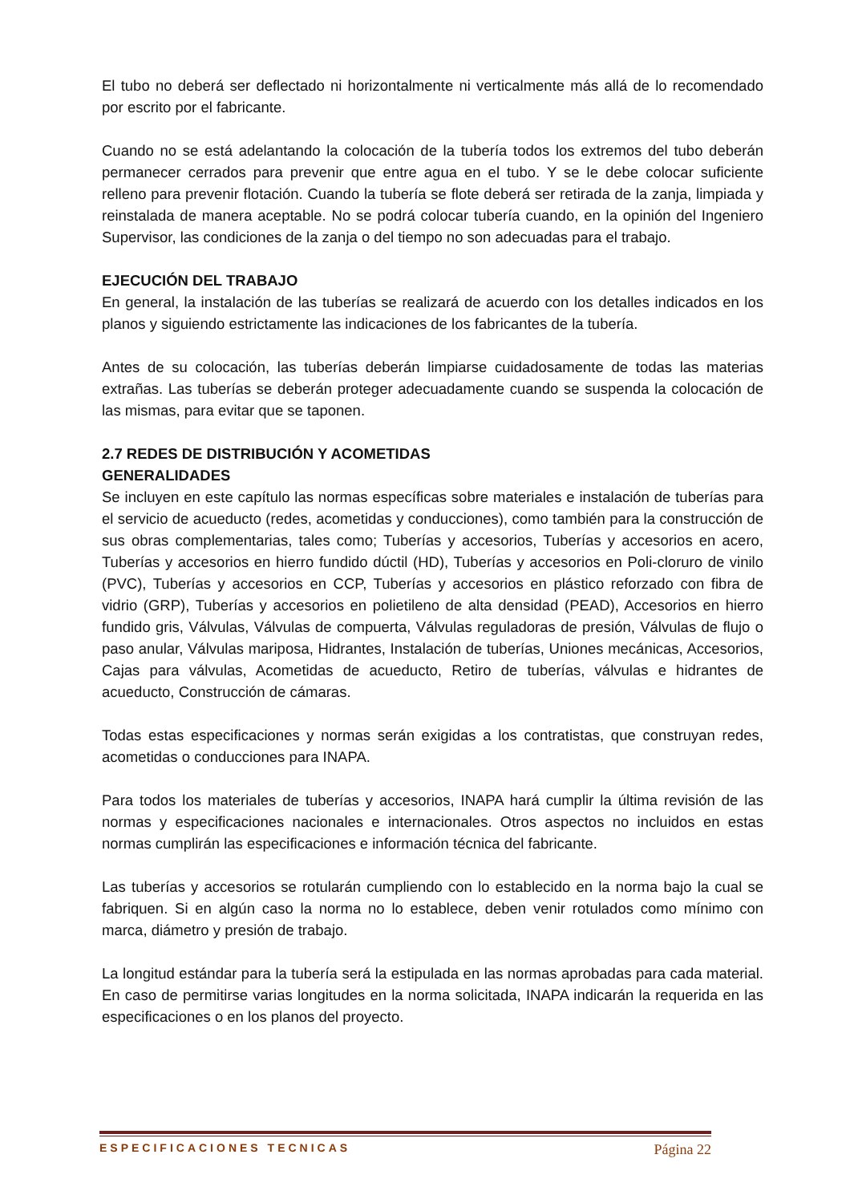El tubo no deberá ser deflectado ni horizontalmente ni verticalmente más allá de lo recomendado por escrito por el fabricante.
Cuando no se está adelantando la colocación de la tubería todos los extremos del tubo deberán permanecer cerrados para prevenir que entre agua en el tubo. Y se le debe colocar suficiente relleno para prevenir flotación. Cuando la tubería se flote deberá ser retirada de la zanja, limpiada y reinstalada de manera aceptable. No se podrá colocar tubería cuando, en la opinión del Ingeniero Supervisor, las condiciones de la zanja o del tiempo no son adecuadas para el trabajo.
EJECUCIÓN DEL TRABAJO
En general, la instalación de las tuberías se realizará de acuerdo con los detalles indicados en los planos y siguiendo estrictamente las indicaciones de los fabricantes de la tubería.
Antes de su colocación, las tuberías deberán limpiarse cuidadosamente de todas las materias extrañas. Las tuberías se deberán proteger adecuadamente cuando se suspenda la colocación de las mismas, para evitar que se taponen.
2.7 REDES DE DISTRIBUCIÓN Y ACOMETIDAS
GENERALIDADES
Se incluyen en este capítulo las normas específicas sobre materiales e instalación de tuberías para el servicio de acueducto (redes, acometidas y conducciones), como también para la construcción de sus obras complementarias, tales como; Tuberías y accesorios, Tuberías y accesorios en acero, Tuberías y accesorios en hierro fundido dúctil (HD), Tuberías y accesorios en Poli-cloruro de vinilo (PVC), Tuberías y accesorios en CCP, Tuberías y accesorios en plástico reforzado con fibra de vidrio (GRP), Tuberías y accesorios en polietileno de alta densidad (PEAD), Accesorios en hierro fundido gris, Válvulas, Válvulas de compuerta, Válvulas reguladoras de presión, Válvulas de flujo o paso anular, Válvulas mariposa, Hidrantes, Instalación de tuberías, Uniones mecánicas, Accesorios, Cajas para válvulas, Acometidas de acueducto, Retiro de tuberías, válvulas e hidrantes de acueducto, Construcción de cámaras.
Todas estas especificaciones y normas serán exigidas a los contratistas, que construyan redes, acometidas o conducciones para INAPA.
Para todos los materiales de tuberías y accesorios, INAPA hará cumplir la última revisión de las normas y especificaciones nacionales e internacionales. Otros aspectos no incluidos en estas normas cumplirán las especificaciones e información técnica del fabricante.
Las tuberías y accesorios se rotularán cumpliendo con lo establecido en la norma bajo la cual se fabriquen. Si en algún caso la norma no lo establece, deben venir rotulados como mínimo con marca, diámetro y presión de trabajo.
La longitud estándar para la tubería será la estipulada en las normas aprobadas para cada material. En caso de permitirse varias longitudes en la norma solicitada, INAPA indicarán la requerida en las especificaciones o en los planos del proyecto.
ESPECIFICACIONES TECNICAS Página 22